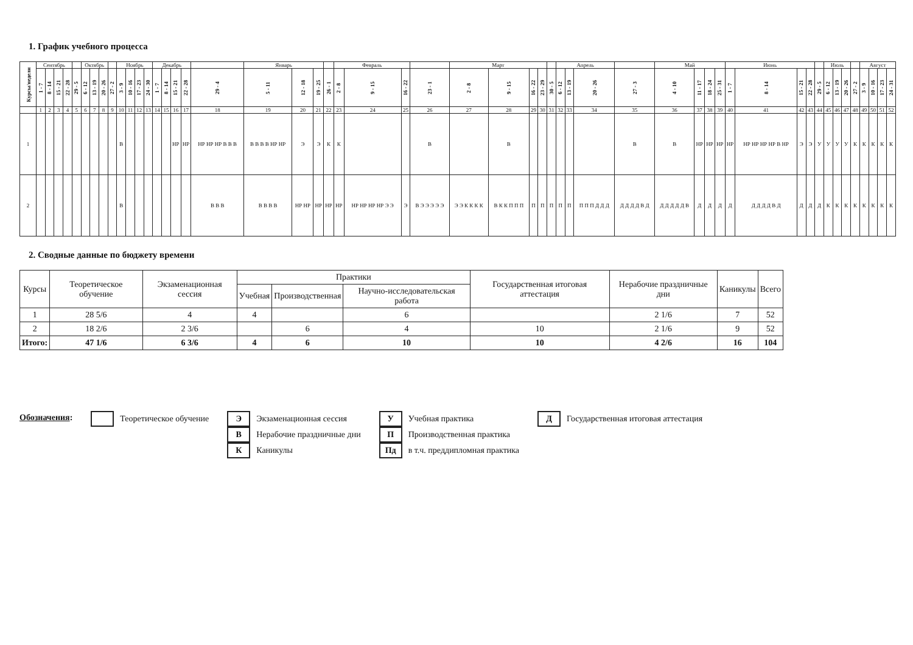1. График учебного процесса
| Курсы/недели | Сентябрь | | | | | Октябрь | | | | Ноябрь | | | | Декабрь | | | | | Январь | | | | Февраль | | | | Март | | | | | Апрель | | | | Май | | | | Июнь | | | | | Июль | | | | Август | | | |
| --- | --- | --- | --- | --- | --- | --- | --- | --- | --- | --- | --- | --- | --- | --- | --- | --- | --- | --- | --- | --- | --- | --- | --- | --- | --- | --- | --- | --- | --- | --- | --- | --- | --- | --- | --- | --- | --- | --- | --- | --- | --- | --- | --- | --- | --- | --- | --- | --- | --- | --- | --- | --- |
| | 1 - 7 | 8 - 14 | 15 - 21 | 22 - 28 | 29 - 5 | 6 - 12 | 13 - 19 | 20 - 26 | 27 - 2 | 3 - 9 | 10 - 16 | 17 - 23 | 24 - 30 | 1 - 7 | 8 - 14 | 15 - 21 | 22 - 28 | 29 - 4 | 5 - 11 | 12 - 18 | 19 - 25 | 26 - 1 | 2 - 8 | 9 - 15 | 16 - 22 | 23 - 1 | 2 - 8 | 9 - 15 | 16 - 22 | 23 - 29 | 30 - 5 | 6 - 12 | 13 - 19 | 20 - 26 | 27 - 3 | 4 - 10 | 11 - 17 | 18 - 24 | 25 - 31 | 1 - 7 | 8 - 14 | 15 - 21 | 22 - 28 | 29 - 5 | 6 - 12 | 13 - 19 | 20 - 26 | 27 - 2 | 3 - 9 | 10 - 16 | 17 - 23 | 24 - 31 |
| | 1 | 2 | 3 | 4 | 5 | 6 | 7 | 8 | 9 | 10 | 11 | 12 | 13 | 14 | 15 | 16 | 17 | 18 | 19 | 20 | 21 | 22 | 23 | 24 | 25 | 26 | 27 | 28 | 29 | 30 | 31 | 32 | 33 | 34 | 35 | 36 | 37 | 38 | 39 | 40 | 41 | 42 | 43 | 44 | 45 | 46 | 47 | 48 | 49 | 50 | 51 | 52 |
| 1 | | | | | | | | | | В | | | | | | НР | НР | НР НР НР В В В | В В В В НР НР | Э | Э | К | К | | | В | | В | | | | | | | В | В | НР | НР | НР | НР | НР НР НР НР В НР | Э | Э | У | У | У | У | К | К | К | К | К |
| 2 | | | | | | | | | | В | | | | | | | | В В В | В В В В | НР НР | НР | НР | НР | НР НР НР НР Э Э | Э | В Э Э Э Э Э | Э Э К К К К | В К К П П П | П | П | П | П | П | П П П Д Д Д | Д Д Д Д В Д | Д Д Д Д Д В | Д | Д | Д | Д | Д Д Д Д В Д | Д | Д | Д | К | К | К | К | К | К | К | К |
2. Сводные данные по бюджету времени
| Курсы | Теоретическое обучение | Экзаменационная сессия | Практики | | | Государственная итоговая аттестация | Нерабочие праздничные дни | Каникулы | Всего |
| --- | --- | --- | --- | --- | --- | --- | --- | --- | --- |
| | | | Учебная | Производственная | Научно-исследовательская работа | | | | |
| 1 | 28 5/6 | 4 | 4 | | 6 | | 2 1/6 | 7 | 52 |
| 2 | 18 2/6 | 2 3/6 | | 6 | 4 | 10 | 2 1/6 | 9 | 52 |
| Итого: | 47 1/6 | 6 3/6 | 4 | 6 | 10 | 10 | 4 2/6 | 16 | 104 |
Обозначения: Теоретическое обучение Э Экзаменационная сессия
В Нерабочие праздничные дни
К Каникулы
У Учебная практика
П Производственная практика
Пд в т.ч. преддипломная практика
Д Государственная итоговая аттестация